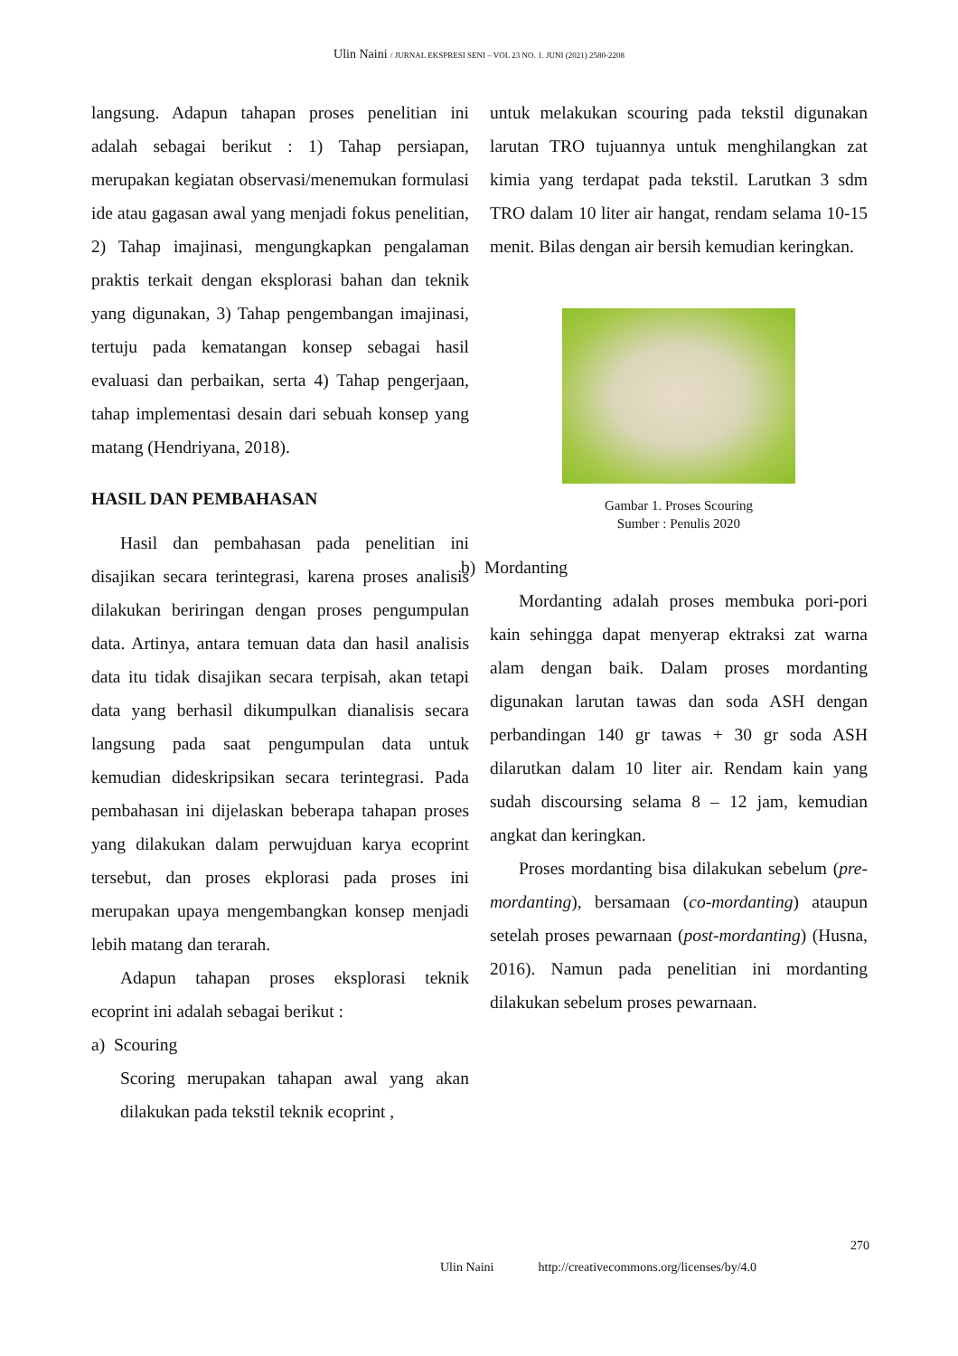Ulin Naini / JURNAL EKSPRESI SENI – VOL 23 NO. 1. JUNI (2021) 2580-2208
langsung. Adapun tahapan proses penelitian ini adalah sebagai berikut : 1) Tahap persiapan, merupakan kegiatan observasi/menemukan formulasi ide atau gagasan awal yang menjadi fokus penelitian, 2) Tahap imajinasi, mengungkapkan pengalaman praktis terkait dengan eksplorasi bahan dan teknik yang digunakan, 3) Tahap pengembangan imajinasi, tertuju pada kematangan konsep sebagai hasil evaluasi dan perbaikan, serta 4) Tahap pengerjaan, tahap implementasi desain dari sebuah konsep yang matang (Hendriyana, 2018).
HASIL DAN PEMBAHASAN
Hasil dan pembahasan pada penelitian ini disajikan secara terintegrasi, karena proses analisis dilakukan beriringan dengan proses pengumpulan data. Artinya, antara temuan data dan hasil analisis data itu tidak disajikan secara terpisah, akan tetapi data yang berhasil dikumpulkan dianalisis secara langsung pada saat pengumpulan data untuk kemudian dideskripsikan secara terintegrasi. Pada pembahasan ini dijelaskan beberapa tahapan proses yang dilakukan dalam perwujduan karya ecoprint tersebut, dan proses ekplorasi pada proses ini merupakan upaya mengembangkan konsep menjadi lebih matang dan terarah.
Adapun tahapan proses eksplorasi teknik ecoprint ini adalah sebagai berikut :
a) Scouring
Scoring merupakan tahapan awal yang akan dilakukan pada tekstil teknik ecoprint ,
untuk melakukan scouring pada tekstil digunakan larutan TRO tujuannya untuk menghilangkan zat kimia yang terdapat pada tekstil. Larutkan 3 sdm TRO dalam 10 liter air hangat, rendam selama 10-15 menit. Bilas dengan air bersih kemudian keringkan.
Gambar 1. Proses Scouring
Sumber : Penulis 2020
b) Mordanting
Mordanting adalah proses membuka pori-pori kain sehingga dapat menyerap ektraksi zat warna alam dengan baik. Dalam proses mordanting digunakan larutan tawas dan soda ASH dengan perbandingan 140 gr tawas + 30 gr soda ASH dilarutkan dalam 10 liter air. Rendam kain yang sudah discoursing selama 8 – 12 jam, kemudian angkat dan keringkan.
Proses mordanting bisa dilakukan sebelum (pre-mordanting), bersamaan (co-mordanting) ataupun setelah proses pewarnaan (post-mordanting) (Husna, 2016). Namun pada penelitian ini mordanting dilakukan sebelum proses pewarnaan.
270
Ulin Naini http://creativecommons.org/licenses/by/4.0